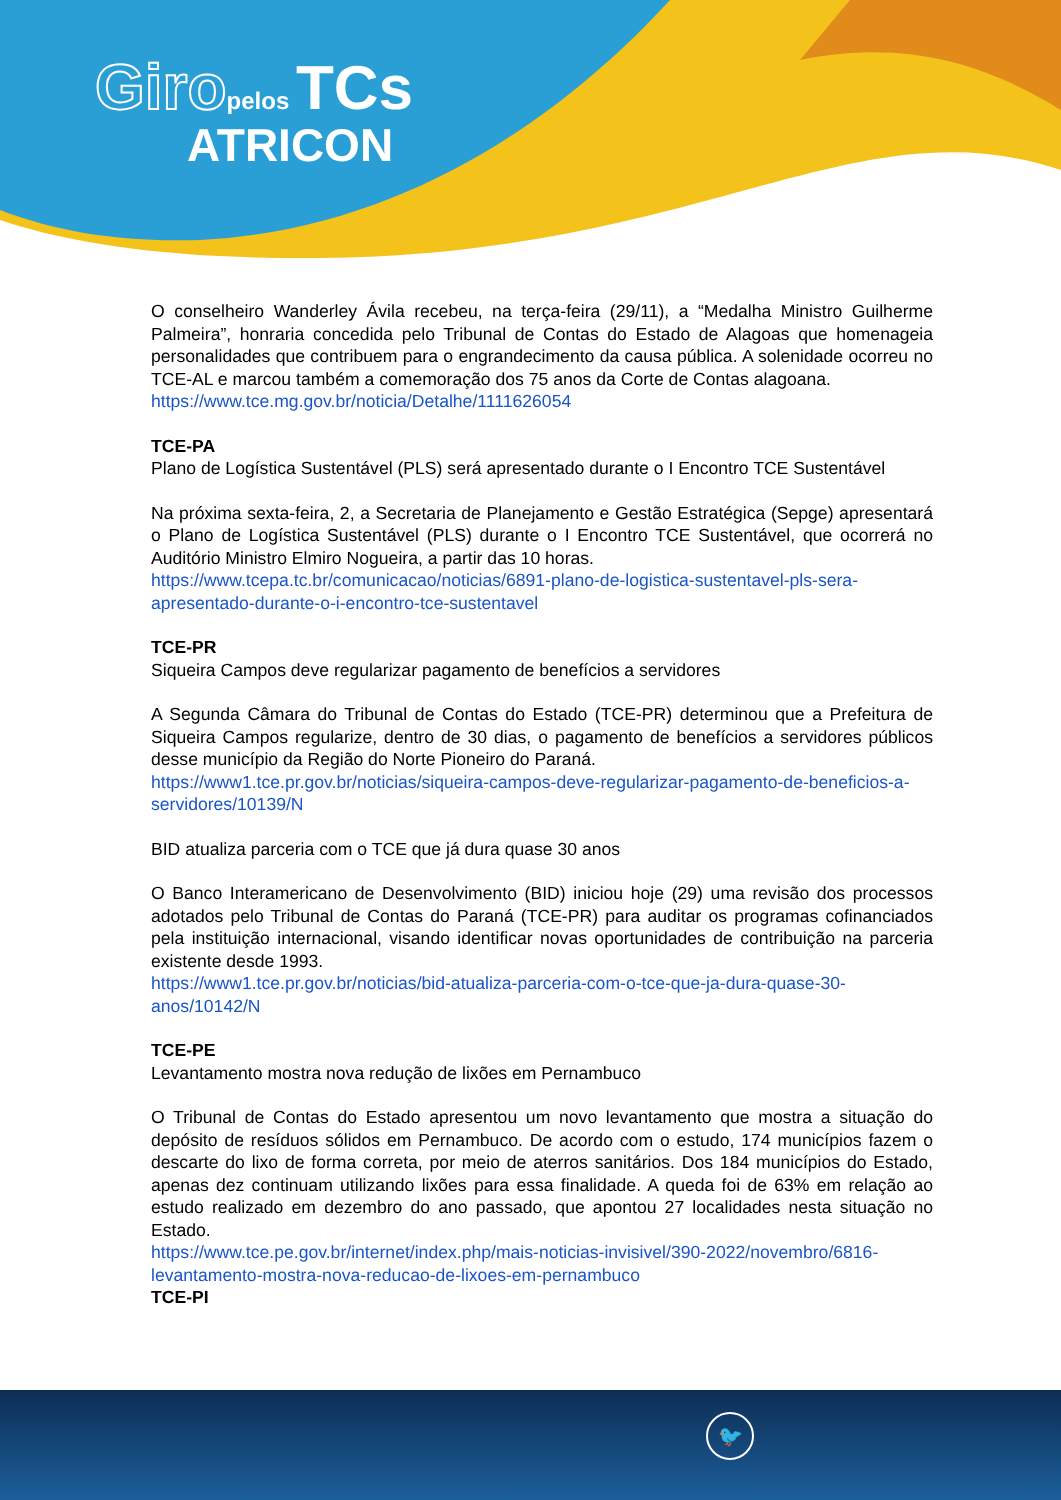Giro pelos TCs
ATRICON
O conselheiro Wanderley Ávila recebeu, na terça-feira (29/11), a “Medalha Ministro Guilherme Palmeira”, honraria concedida pelo Tribunal de Contas do Estado de Alagoas que homenageia personalidades que contribuem para o engrandecimento da causa pública. A solenidade ocorreu no TCE-AL e marcou também a comemoração dos 75 anos da Corte de Contas alagoana.
https://www.tce.mg.gov.br/noticia/Detalhe/1111626054
TCE-PA
Plano de Logística Sustentável (PLS) será apresentado durante o I Encontro TCE Sustentável
Na próxima sexta-feira, 2, a Secretaria de Planejamento e Gestão Estratégica (Sepge) apresentará o Plano de Logística Sustentável (PLS) durante o I Encontro TCE Sustentável, que ocorrerá no Auditório Ministro Elmiro Nogueira, a partir das 10 horas.
https://www.tcepa.tc.br/comunicacao/noticias/6891-plano-de-logistica-sustentavel-pls-sera-apresentado-durante-o-i-encontro-tce-sustentavel
TCE-PR
Siqueira Campos deve regularizar pagamento de benefícios a servidores
A Segunda Câmara do Tribunal de Contas do Estado (TCE-PR) determinou que a Prefeitura de Siqueira Campos regularize, dentro de 30 dias, o pagamento de benefícios a servidores públicos desse município da Região do Norte Pioneiro do Paraná.
https://www1.tce.pr.gov.br/noticias/siqueira-campos-deve-regularizar-pagamento-de-beneficios-a-servidores/10139/N
BID atualiza parceria com o TCE que já dura quase 30 anos
O Banco Interamericano de Desenvolvimento (BID) iniciou hoje (29) uma revisão dos processos adotados pelo Tribunal de Contas do Paraná (TCE-PR) para auditar os programas cofinanciados pela instituição internacional, visando identificar novas oportunidades de contribuição na parceria existente desde 1993.
https://www1.tce.pr.gov.br/noticias/bid-atualiza-parceria-com-o-tce-que-ja-dura-quase-30-anos/10142/N
TCE-PE
Levantamento mostra nova redução de lixões em Pernambuco
O Tribunal de Contas do Estado apresentou um novo levantamento que mostra a situação do depósito de resíduos sólidos em Pernambuco. De acordo com o estudo, 174 municípios fazem o descarte do lixo de forma correta, por meio de aterros sanitários. Dos 184 municípios do Estado, apenas dez continuam utilizando lixões para essa finalidade. A queda foi de 63% em relação ao estudo realizado em dezembro do ano passado, que apontou 27 localidades nesta situação no Estado.
https://www.tce.pe.gov.br/internet/index.php/mais-noticias-invisivel/390-2022/novembro/6816-levantamento-mostra-nova-reducao-de-lixoes-em-pernambuco
TCE-PI
🐦